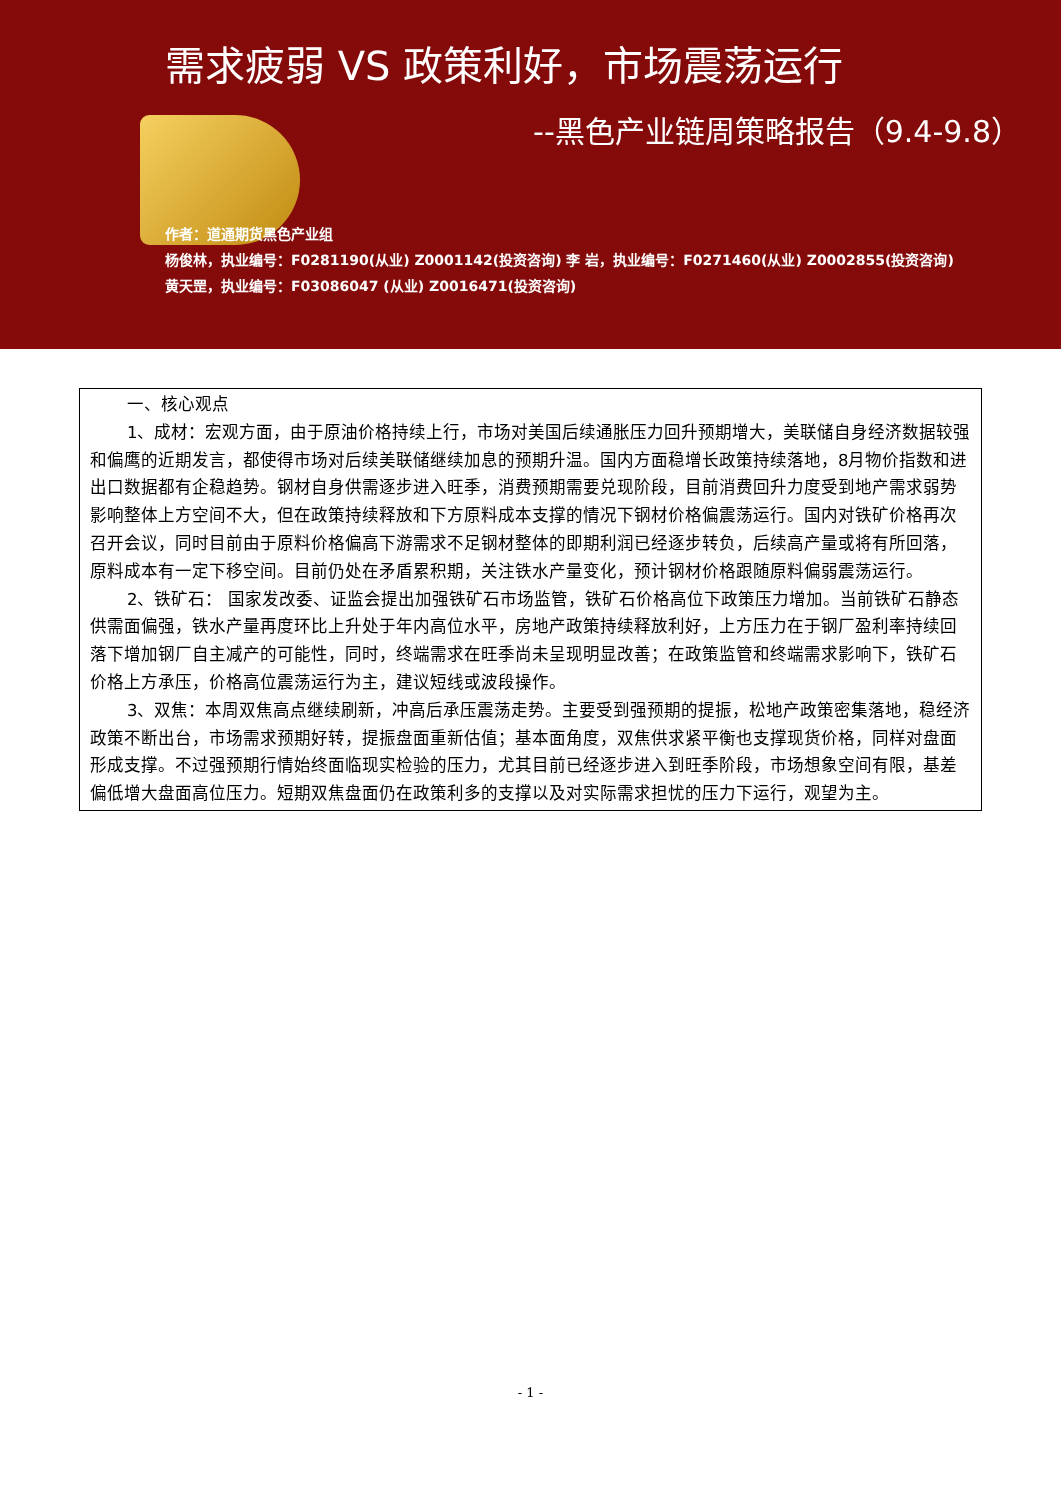需求疲弱 VS 政策利好，市场震荡运行
--黑色产业链周策略报告（9.4-9.8）
作者：道通期货黑色产业组
杨俊林，执业编号：F0281190(从业) Z0001142(投资咨询) 李 岩，执业编号：F0271460(从业) Z0002855(投资咨询)
黄天罡，执业编号：F03086047 (从业) Z0016471(投资咨询)
一、核心观点
1、成材：宏观方面，由于原油价格持续上行，市场对美国后续通胀压力回升预期增大，美联储自身经济数据较强和偏鹰的近期发言，都使得市场对后续美联储继续加息的预期升温。国内方面稳增长政策持续落地，8月物价指数和进出口数据都有企稳趋势。钢材自身供需逐步进入旺季，消费预期需要兑现阶段，目前消费回升力度受到地产需求弱势影响整体上方空间不大，但在政策持续释放和下方原料成本支撑的情况下钢材价格偏震荡运行。国内对铁矿价格再次召开会议，同时目前由于原料价格偏高下游需求不足钢材整体的即期利润已经逐步转负，后续高产量或将有所回落，原料成本有一定下移空间。目前仍处在矛盾累积期，关注铁水产量变化，预计钢材价格跟随原料偏弱震荡运行。
2、铁矿石： 国家发改委、证监会提出加强铁矿石市场监管，铁矿石价格高位下政策压力增加。当前铁矿石静态供需面偏强，铁水产量再度环比上升处于年内高位水平，房地产政策持续释放利好，上方压力在于钢厂盈利率持续回落下增加钢厂自主减产的可能性，同时，终端需求在旺季尚未呈现明显改善；在政策监管和终端需求影响下，铁矿石价格上方承压，价格高位震荡运行为主，建议短线或波段操作。
3、双焦：本周双焦高点继续刷新，冲高后承压震荡走势。主要受到强预期的提振，松地产政策密集落地，稳经济政策不断出台，市场需求预期好转，提振盘面重新估值；基本面角度，双焦供求紧平衡也支撑现货价格，同样对盘面形成支撑。不过强预期行情始终面临现实检验的压力，尤其目前已经逐步进入到旺季阶段，市场想象空间有限，基差偏低增大盘面高位压力。短期双焦盘面仍在政策利多的支撑以及对实际需求担忧的压力下运行，观望为主。
- 1 -